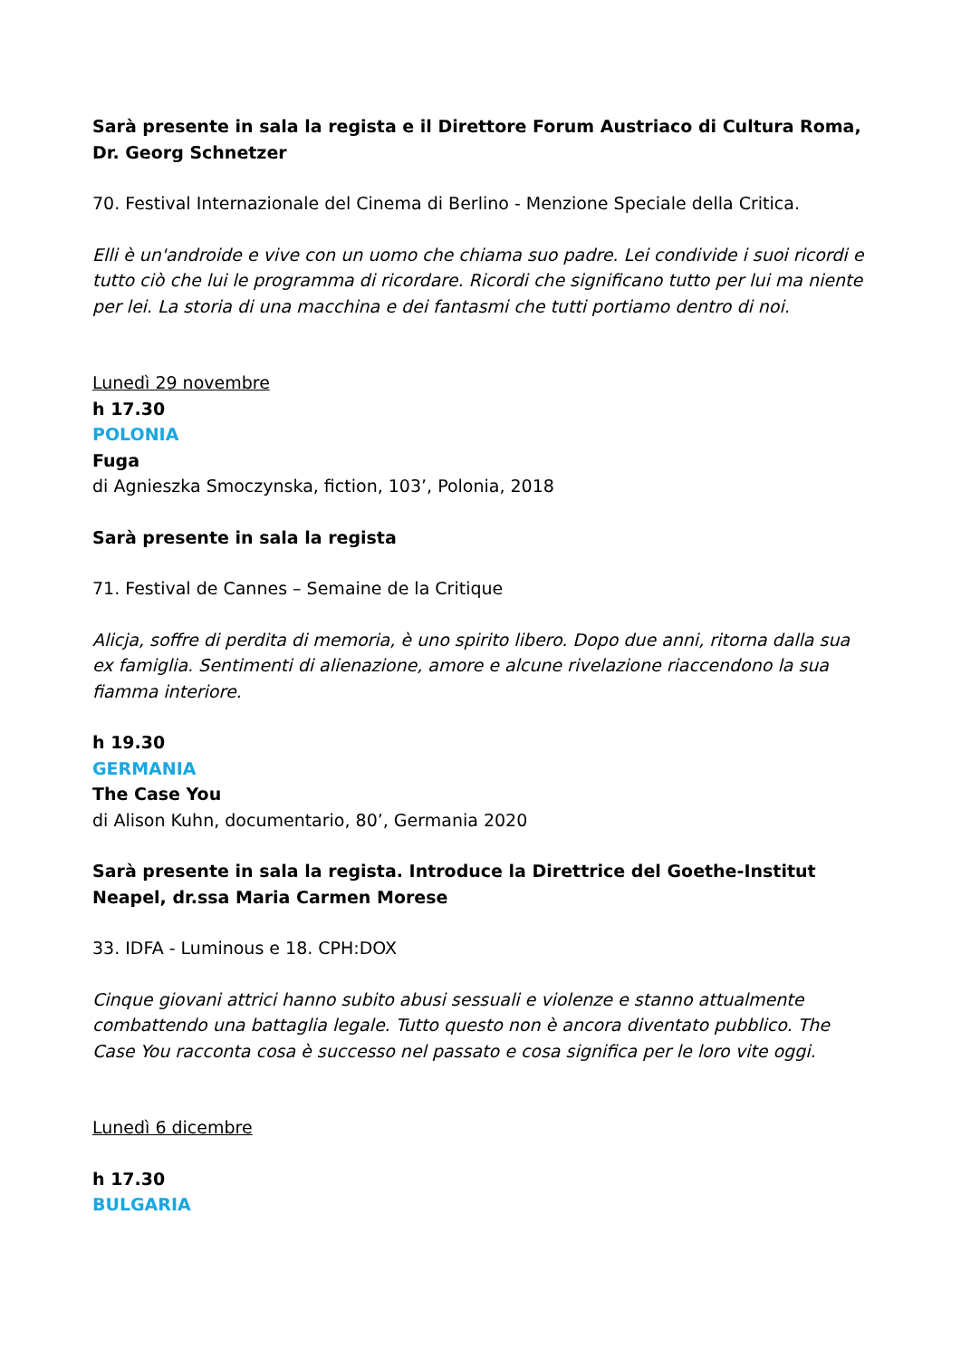Sarà presente in sala la regista e il Direttore Forum Austriaco di Cultura Roma, Dr. Georg Schnetzer
70. Festival Internazionale del Cinema di Berlino - Menzione Speciale della Critica.
Elli è un'androide e vive con un uomo che chiama suo padre. Lei condivide i suoi ricordi e tutto ciò che lui le programma di ricordare. Ricordi che significano tutto per lui ma niente per lei. La storia di una macchina e dei fantasmi che tutti portiamo dentro di noi.
Lunedì 29 novembre
h 17.30
POLONIA
Fuga
di Agnieszka Smoczynska, fiction, 103’, Polonia, 2018
Sarà presente in sala la regista
71. Festival de Cannes – Semaine de la Critique
Alicja, soffre di perdita di memoria, è uno spirito libero. Dopo due anni, ritorna dalla sua ex famiglia. Sentimenti di alienazione, amore e alcune rivelazione riaccendono la sua fiamma interiore.
h 19.30
GERMANIA
The Case You
di Alison Kuhn, documentario, 80’, Germania 2020
Sarà presente in sala la regista. Introduce la Direttrice del Goethe-Institut Neapel, dr.ssa Maria Carmen Morese
33. IDFA - Luminous e 18. CPH:DOX
Cinque giovani attrici hanno subito abusi sessuali e violenze e stanno attualmente combattendo una battaglia legale. Tutto questo non è ancora diventato pubblico. The Case You racconta cosa è successo nel passato e cosa significa per le loro vite oggi.
Lunedì 6 dicembre
h 17.30
BULGARIA